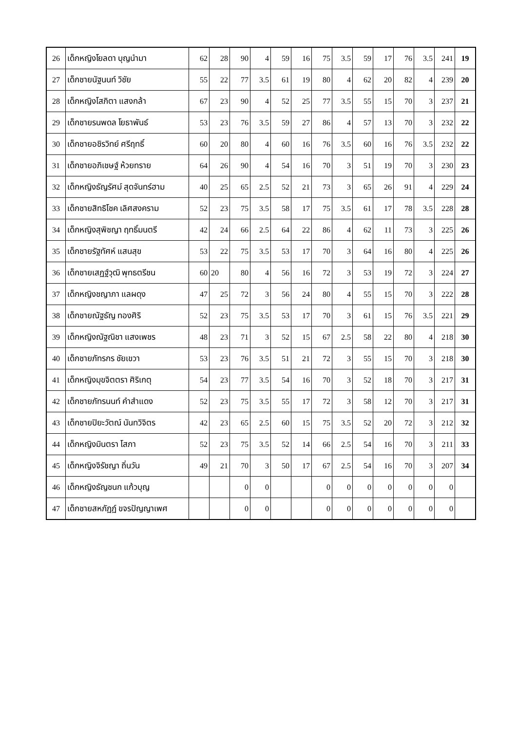| 26 | เด็กหญิงโยลดา บุญนำมา | 62 | 28 | 90 | 4 | 59 | 16 | 75 | 3.5 | 59 | 17 | 76 | 3.5 | 241 | 19 |
| 27 | เด็กชายนัฐนนท์ วิชัย | 55 | 22 | 77 | 3.5 | 61 | 19 | 80 | 4 | 62 | 20 | 82 | 4 | 239 | 20 |
| 28 | เด็กหญิงโสภิตา แสงกล้า | 67 | 23 | 90 | 4 | 52 | 25 | 77 | 3.5 | 55 | 15 | 70 | 3 | 237 | 21 |
| 29 | เด็กชายรนพดล โยธาพันธ์ | 53 | 23 | 76 | 3.5 | 59 | 27 | 86 | 4 | 57 | 13 | 70 | 3 | 232 | 22 |
| 30 | เด็กชายอชิรวิทย์ ศรีฤทธิ์ | 60 | 20 | 80 | 4 | 60 | 16 | 76 | 3.5 | 60 | 16 | 76 | 3.5 | 232 | 22 |
| 31 | เด็กชายอภิเชษฐ์ ห้วยทราย | 64 | 26 | 90 | 4 | 54 | 16 | 70 | 3 | 51 | 19 | 70 | 3 | 230 | 23 |
| 32 | เด็กหญิงธัญรัศม์ สุดจันทร์ฮาม | 40 | 25 | 65 | 2.5 | 52 | 21 | 73 | 3 | 65 | 26 | 91 | 4 | 229 | 24 |
| 33 | เด็กชายสิทธิโชค เลิศสงคราม | 52 | 23 | 75 | 3.5 | 58 | 17 | 75 | 3.5 | 61 | 17 | 78 | 3.5 | 228 | 28 |
| 34 | เด็กหญิงสุพิชญา ฤทธิ์มนตรี | 42 | 24 | 66 | 2.5 | 64 | 22 | 86 | 4 | 62 | 11 | 73 | 3 | 225 | 26 |
| 35 | เด็กชายรัฐทัศห์ แสนสุข | 53 | 22 | 75 | 3.5 | 53 | 17 | 70 | 3 | 64 | 16 | 80 | 4 | 225 | 26 |
| 36 | เด็กชายเสฏฐ์วุฒิ พุทธตรีชน | 60 | 20 | 80 | 4 | 56 | 16 | 72 | 3 | 53 | 19 | 72 | 3 | 224 | 27 |
| 37 | เด็กหญิงชญาภา แลผดุง | 47 | 25 | 72 | 3 | 56 | 24 | 80 | 4 | 55 | 15 | 70 | 3 | 222 | 28 |
| 38 | เด็กชายณัฐธัญ ทองศิริ | 52 | 23 | 75 | 3.5 | 53 | 17 | 70 | 3 | 61 | 15 | 76 | 3.5 | 221 | 29 |
| 39 | เด็กหญิงณัฐณิชา แสงเพชร | 48 | 23 | 71 | 3 | 52 | 15 | 67 | 2.5 | 58 | 22 | 80 | 4 | 218 | 30 |
| 40 | เด็กชายภัทรกร ชัยเขวา | 53 | 23 | 76 | 3.5 | 51 | 21 | 72 | 3 | 55 | 15 | 70 | 3 | 218 | 30 |
| 41 | เด็กหญิงมุขจิตตรา ศิริเกตุ | 54 | 23 | 77 | 3.5 | 54 | 16 | 70 | 3 | 52 | 18 | 70 | 3 | 217 | 31 |
| 42 | เด็กชายภัทรนนท์ คำสำแดง | 52 | 23 | 75 | 3.5 | 55 | 17 | 72 | 3 | 58 | 12 | 70 | 3 | 217 | 31 |
| 43 | เด็กชายปิยะวัตณ์ นันทวิจิตร | 42 | 23 | 65 | 2.5 | 60 | 15 | 75 | 3.5 | 52 | 20 | 72 | 3 | 212 | 32 |
| 44 | เด็กหญิงมินตรา โสภา | 52 | 23 | 75 | 3.5 | 52 | 14 | 66 | 2.5 | 54 | 16 | 70 | 3 | 211 | 33 |
| 45 | เด็กหญิงจิรัชญา ถิ่นวัน | 49 | 21 | 70 | 3 | 50 | 17 | 67 | 2.5 | 54 | 16 | 70 | 3 | 207 | 34 |
| 46 | เด็กหญิงธัญชนก แก้วบุญ | | | 0 | 0 | | | 0 | 0 | 0 | 0 | 0 | 0 | 0 | |
| 47 | เด็กชายสหภัฏฏ์ ขจรปัญญาเพศ | | | 0 | 0 | | | 0 | 0 | 0 | 0 | 0 | 0 | 0 | |